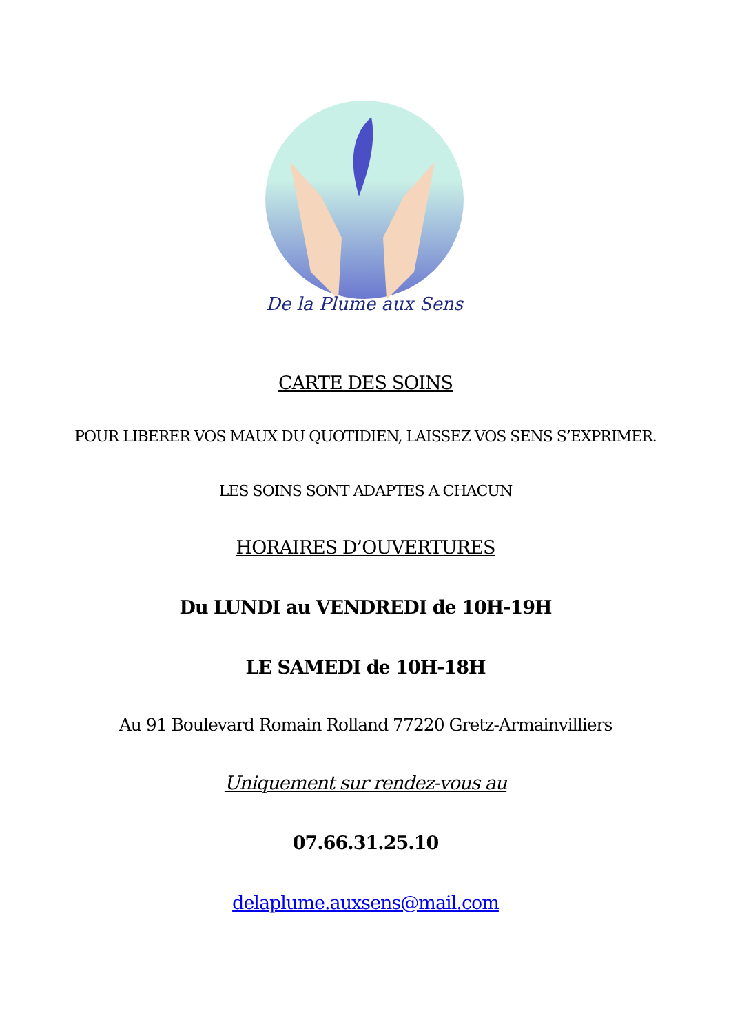De la Plume aux Sens
CARTE DES SOINS
POUR LIBERER VOS MAUX DU QUOTIDIEN, LAISSEZ VOS SENS S’EXPRIMER.
LES SOINS SONT ADAPTES A CHACUN
HORAIRES D’OUVERTURES
Du LUNDI au VENDREDI de 10H-19H
LE SAMEDI de 10H-18H
Au 91 Boulevard Romain Rolland 77220 Gretz-Armainvilliers
Uniquement sur rendez-vous au
07.66.31.25.10
delaplume.auxsens@mail.com